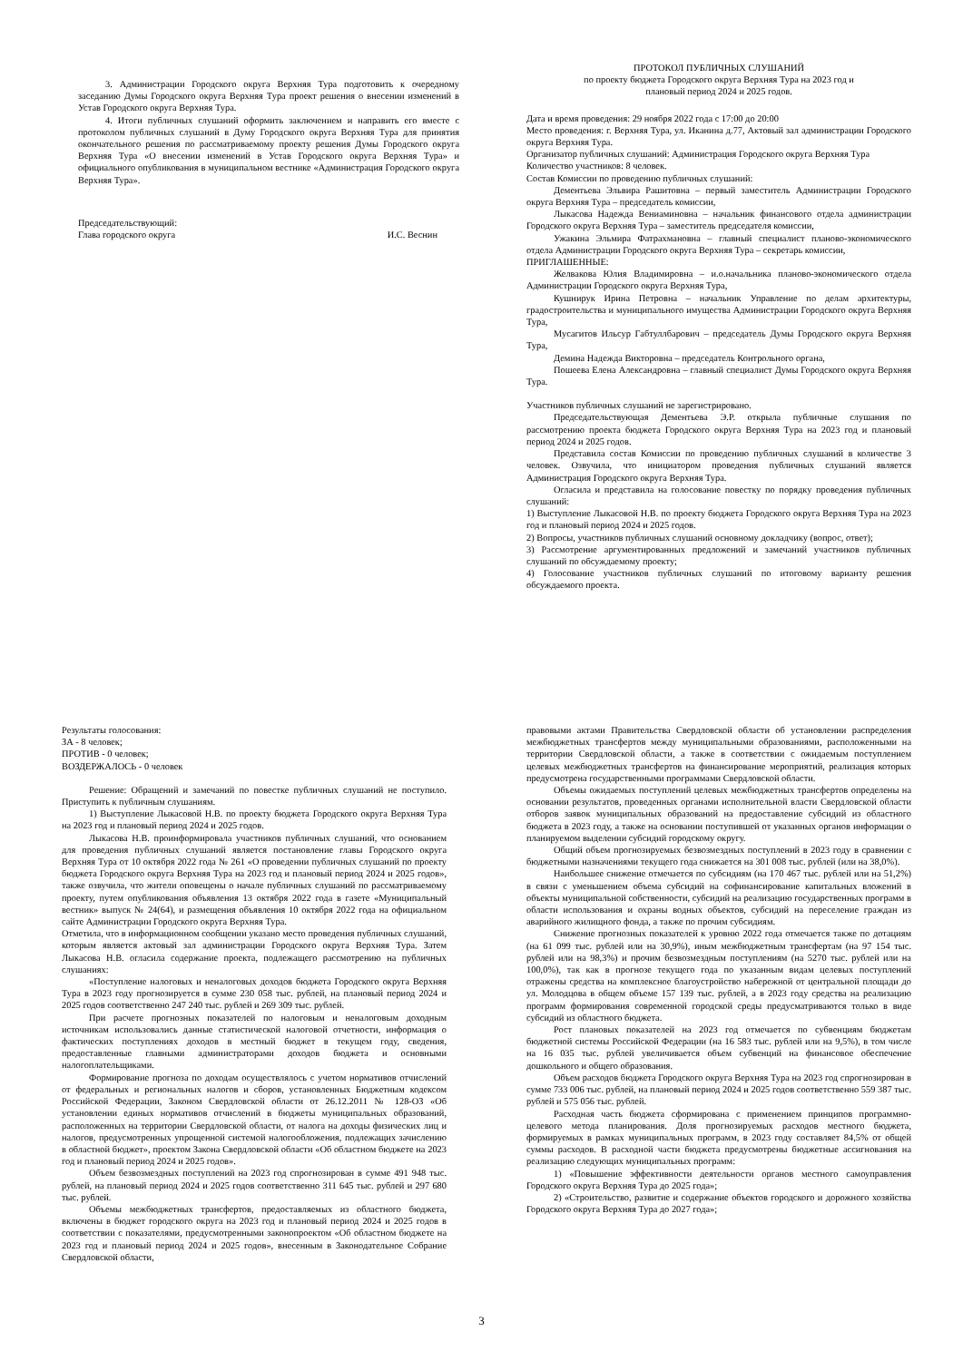3. Администрации Городского округа Верхняя Тура подготовить к очередному заседанию Думы Городского округа Верхняя Тура проект решения о внесении изменений в Устав Городского округа Верхняя Тура.
4. Итоги публичных слушаний оформить заключением и направить его вместе с протоколом публичных слушаний в Думу Городского округа Верхняя Тура для принятия окончательного решения по рассматриваемому проекту решения Думы Городского округа Верхняя Тура «О внесении изменений в Устав Городского округа Верхняя Тура» и официального опубликования в муниципальном вестнике «Администрация Городского округа Верхняя Тура».
Председательствующий:
Глава городского округа И.С. Веснин
ПРОТОКОЛ ПУБЛИЧНЫХ СЛУШАНИЙ
по проекту бюджета Городского округа Верхняя Тура на 2023 год и
плановый период 2024 и 2025 годов.
Дата и время проведения: 29 ноября 2022 года с 17:00 до 20:00
Место проведения: г. Верхняя Тура, ул. Иканина д.77, Актовый зал администрации Городского округа Верхняя Тура.
Организатор публичных слушаний: Администрация Городского округа Верхняя Тура
Количество участников: 8 человек.
Состав Комиссии по проведению публичных слушаний:
Дементьева Эльвира Рашитовна – первый заместитель Администрации Городского округа Верхняя Тура – председатель комиссии,
Лыкасова Надежда Вениаминовна – начальник финансового отдела администрации Городского округа Верхняя Тура – заместитель председателя комиссии,
Ужакина Эльмира Фатрахмановна – главный специалист планово-экономического отдела Администрации Городского округа Верхняя Тура – секретарь комиссии,
ПРИГЛАШЕННЫЕ:
Желвакова Юлия Владимировна – и.о.начальника планово-экономического отдела Администрации Городского округа Верхняя Тура,
Кушнирук Ирина Петровна – начальник Управление по делам архитектуры, градостроительства и муниципального имущества Администрации Городского округа Верхняя Тура,
Мусагитов Ильсур Габтуллбарович – председатель Думы Городского округа Верхняя Тура,
Демина Надежда Викторовна – председатель Контрольного органа,
Пошеева Елена Александровна – главный специалист Думы Городского округа Верхняя Тура.
Участников публичных слушаний не зарегистрировано.
Председательствующая Дементьева Э.Р. открыла публичные слушания по рассмотрению проекта бюджета Городского округа Верхняя Тура на 2023 год и плановый период 2024 и 2025 годов.
Представила состав Комиссии по проведению публичных слушаний в количестве 3 человек. Озвучила, что инициатором проведения публичных слушаний является Администрация Городского округа Верхняя Тура.
Огласила и представила на голосование повестку по порядку проведения публичных слушаний:
1) Выступление Лыкасовой Н.В. по проекту бюджета Городского округа Верхняя Тура на 2023 год и плановый период 2024 и 2025 годов.
2) Вопросы, участников публичных слушаний основному докладчику (вопрос, ответ);
3) Рассмотрение аргументированных предложений и замечаний участников публичных слушаний по обсуждаемому проекту;
4) Голосование участников публичных слушаний по итоговому варианту решения обсуждаемого проекта.
Результаты голосования:
ЗА - 8 человек;
ПРОТИВ - 0 человек;
ВОЗДЕРЖАЛОСЬ - 0 человек
Решение: Обращений и замечаний по повестке публичных слушаний не поступило. Приступить к публичным слушаниям.
1) Выступление Лыкасовой Н.В. по проекту бюджета Городского округа Верхняя Тура на 2023 год и плановый период 2024 и 2025 годов.
Лыкасова Н.В. проинформировала участников публичных слушаний, что основанием для проведения публичных слушаний является постановление главы Городского округа Верхняя Тура от 10 октября 2022 года № 261 «О проведении публичных слушаний по проекту бюджета Городского округа Верхняя Тура на 2023 год и плановый период 2024 и 2025 годов», также озвучила, что жители оповещены о начале публичных слушаний по рассматриваемому проекту, путем опубликования объявления 13 октября 2022 года в газете «Муниципальный вестник» выпуск № 24(64), и размещения объявления 10 октября 2022 года на официальном сайте Администрации Городского округа Верхняя Тура.
Отметила, что в информационном сообщении указано место проведения публичных слушаний, которым является актовый зал администрации Городского округа Верхняя Тура. Затем Лыкасова Н.В. огласила содержание проекта, подлежащего рассмотрению на публичных слушаниях:
«Поступление налоговых и неналоговых доходов бюджета Городского округа Верхняя Тура в 2023 году прогнозируется в сумме 230 058 тыс. рублей, на плановый период 2024 и 2025 годов соответственно 247 240 тыс. рублей и 269 309 тыс. рублей.
При расчете прогнозных показателей по налоговым и неналоговым доходным источникам использовались данные статистической налоговой отчетности, информация о фактических поступлениях доходов в местный бюджет в текущем году, сведения, предоставленные главными администраторами доходов бюджета и основными налогоплательщиками.
Формирование прогноза по доходам осуществлялось с учетом нормативов отчислений от федеральных и региональных налогов и сборов, установленных Бюджетным кодексом Российской Федерации, Законом Свердловской области от 26.12.2011 № 128-ОЗ «Об установлении единых нормативов отчислений в бюджеты муниципальных образований, расположенных на территории Свердловской области, от налога на доходы физических лиц и налогов, предусмотренных упрощенной системой налогообложения, подлежащих зачислению в областной бюджет», проектом Закона Свердловской области «Об областном бюджете на 2023 год и плановый период 2024 и 2025 годов».
Объем безвозмездных поступлений на 2023 год спрогнозирован в сумме 491 948 тыс. рублей, на плановый период 2024 и 2025 годов соответственно 311 645 тыс. рублей и 297 680 тыс. рублей.
Объемы межбюджетных трансфертов, предоставляемых из областного бюджета, включены в бюджет городского округа на 2023 год и плановый период 2024 и 2025 годов в соответствии с показателями, предусмотренными законопроектом «Об областном бюджете на 2023 год и плановый период 2024 и 2025 годов», внесенным в Законодательное Собрание Свердловской области,
правовыми актами Правительства Свердловской области об установлении распределения межбюджетных трансфертов между муниципальными образованиями, расположенными на территории Свердловской области, а также в соответствии с ожидаемым поступлением целевых межбюджетных трансфертов на финансирование мероприятий, реализация которых предусмотрена государственными программами Свердловской области.
Объемы ожидаемых поступлений целевых межбюджетных трансфертов определены на основании результатов, проведенных органами исполнительной власти Свердловской области отборов заявок муниципальных образований на предоставление субсидий из областного бюджета в 2023 году, а также на основании поступившей от указанных органов информации о планируемом выделении субсидий городскому округу.
Общий объем прогнозируемых безвозмездных поступлений в 2023 году в сравнении с бюджетными назначениями текущего года снижается на 301 008 тыс. рублей (или на 38,0%).
Наибольшее снижение отмечается по субсидиям (на 170 467 тыс. рублей или на 51,2%) в связи с уменьшением объема субсидий на софинансирование капитальных вложений в объекты муниципальной собственности, субсидий на реализацию государственных программ в области использования и охраны водных объектов, субсидий на переселение граждан из аварийного жилищного фонда, а также по прочим субсидиям.
Снижение прогнозных показателей к уровню 2022 года отмечается также по дотациям (на 61 099 тыс. рублей или на 30,9%), иным межбюджетным трансфертам (на 97 154 тыс. рублей или на 98,3%) и прочим безвозмездным поступлениям (на 5270 тыс. рублей или на 100,0%), так как в прогнозе текущего года по указанным видам целевых поступлений отражены средства на комплексное благоустройство набережной от центральной площади до ул. Молодцова в общем объеме 157 139 тыс. рублей, а в 2023 году средства на реализацию программ формирования современной городской среды предусматриваются только в виде субсидий из областного бюджета.
Рост плановых показателей на 2023 год отмечается по субвенциям бюджетам бюджетной системы Российской Федерации (на 16 583 тыс. рублей или на 9,5%), в том числе на 16 035 тыс. рублей увеличивается объем субвенций на финансовое обеспечение дошкольного и общего образования.
Объем расходов бюджета Городского округа Верхняя Тура на 2023 год спрогнозирован в сумме 733 006 тыс. рублей, на плановый период 2024 и 2025 годов соответственно 559 387 тыс. рублей и 575 056 тыс. рублей.
Расходная часть бюджета сформирована с применением принципов программно-целевого метода планирования. Доля прогнозируемых расходов местного бюджета, формируемых в рамках муниципальных программ, в 2023 году составляет 84,5% от общей суммы расходов. В расходной части бюджета предусмотрены бюджетные ассигнования на реализацию следующих муниципальных программ:
1) «Повышение эффективности деятельности органов местного самоуправления Городского округа Верхняя Тура до 2025 года»;
2) «Строительство, развитие и содержание объектов городского и дорожного хозяйства Городского округа Верхняя Тура до 2027 года»;
3